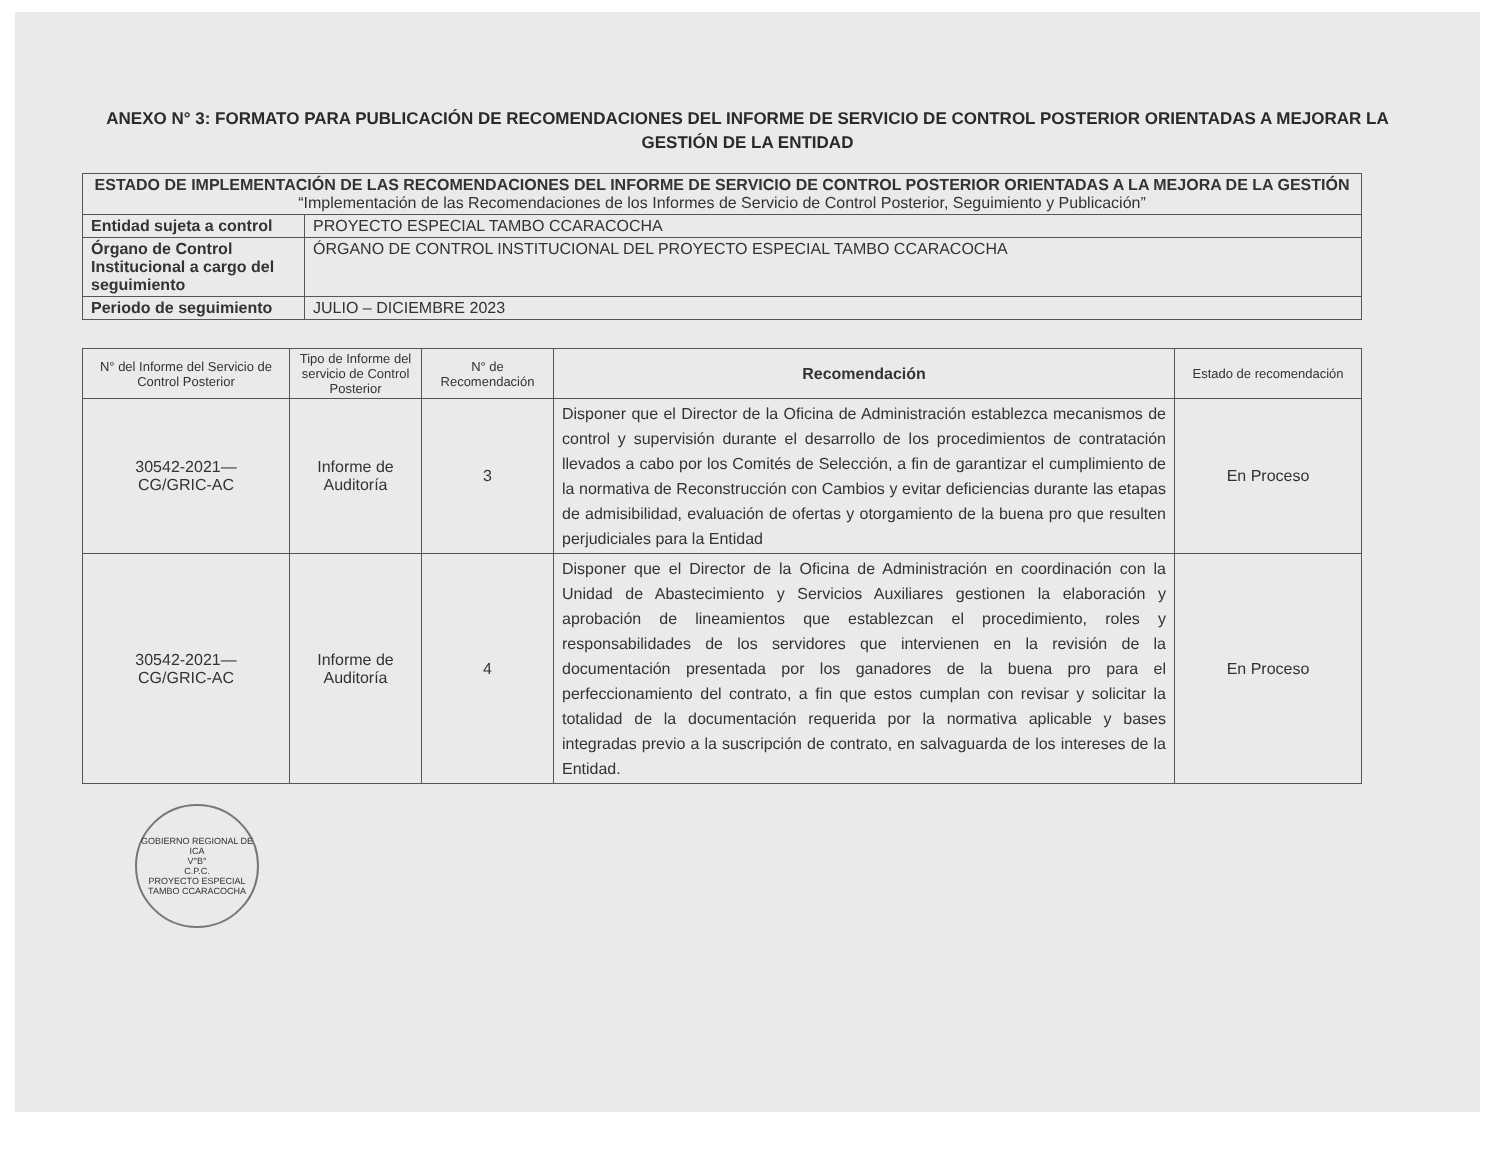ANEXO N° 3: FORMATO PARA PUBLICACIÓN DE RECOMENDACIONES DEL INFORME DE SERVICIO DE CONTROL POSTERIOR ORIENTADAS A MEJORAR LA GESTIÓN DE LA ENTIDAD
| ESTADO DE IMPLEMENTACIÓN DE LAS RECOMENDACIONES DEL INFORME DE SERVICIO DE CONTROL POSTERIOR ORIENTADAS A LA MEJORA DE LA GESTIÓN “Implementación de las Recomendaciones de los Informes de Servicio de Control Posterior, Seguimiento y Publicación” | |
| --- | --- |
| Entidad sujeta a control | PROYECTO ESPECIAL TAMBO CCARACOCHA |
| Órgano de Control Institucional a cargo del seguimiento | ÓRGANO DE CONTROL INSTITUCIONAL DEL PROYECTO ESPECIAL TAMBO CCARACOCHA |
| Periodo de seguimiento | JULIO – DICIEMBRE 2023 |
| N° del Informe del Servicio de Control Posterior | Tipo de Informe del servicio de Control Posterior | N° de Recomendación | Recomendación | Estado de recomendación |
| --- | --- | --- | --- | --- |
| 30542-2021— CG/GRIC-AC | Informe de Auditoría | 3 | Disponer que el Director de la Oficina de Administración establezca mecanismos de control y supervisión durante el desarrollo de los procedimientos de contratación llevados a cabo por los Comités de Selección, a fin de garantizar el cumplimiento de la normativa de Reconstrucción con Cambios y evitar deficiencias durante las etapas de admisibilidad, evaluación de ofertas y otorgamiento de la buena pro que resulten perjudiciales para la Entidad | En Proceso |
| 30542-2021— CG/GRIC-AC | Informe de Auditoría | 4 | Disponer que el Director de la Oficina de Administración en coordinación con la Unidad de Abastecimiento y Servicios Auxiliares gestionen la elaboración y aprobación de lineamientos que establezcan el procedimiento, roles y responsabilidades de los servidores que intervienen en la revisión de la documentación presentada por los ganadores de la buena pro para el perfeccionamiento del contrato, a fin que estos cumplan con revisar y solicitar la totalidad de la documentación requerida por la normativa aplicable y bases integradas previo a la suscripción de contrato, en salvaguarda de los intereses de la Entidad. | En Proceso |
GOBIERNO REGIONAL DE ICA
V°B°
C.P.C.
PROYECTO ESPECIAL TAMBO CCARACOCHA